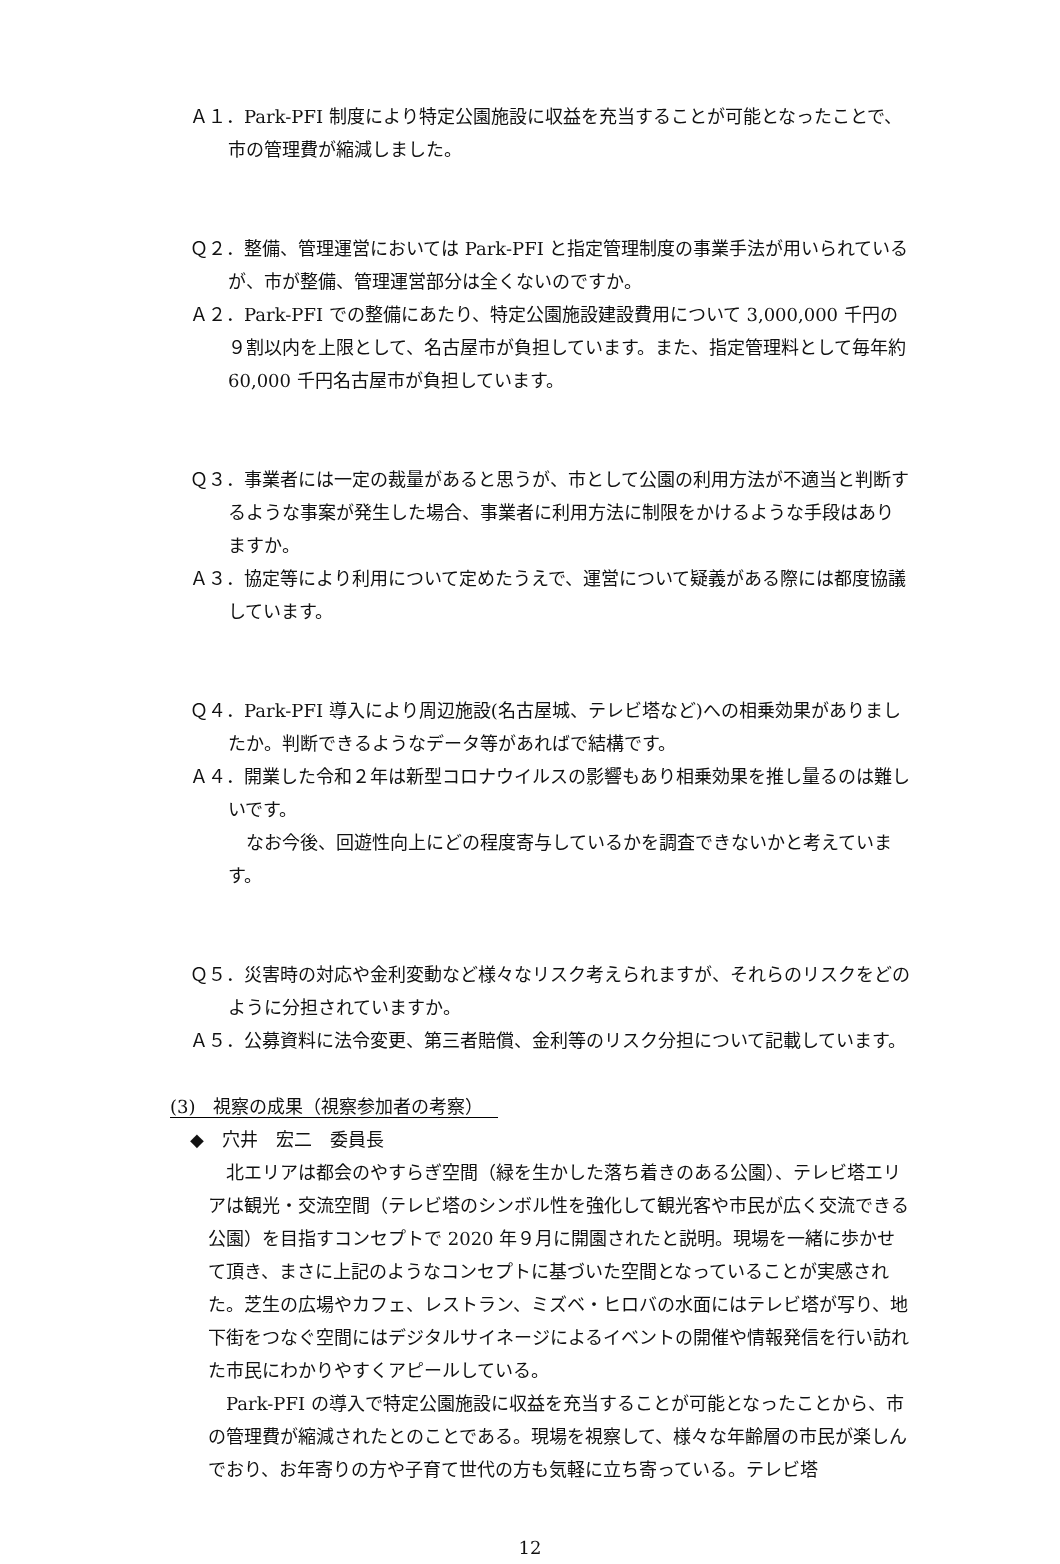Ａ１．Park-PFI 制度により特定公園施設に収益を充当することが可能となったことで、市の管理費が縮減しました。
Ｑ２．整備、管理運営においては Park-PFI と指定管理制度の事業手法が用いられているが、市が整備、管理運営部分は全くないのですか。
Ａ２．Park-PFI での整備にあたり、特定公園施設建設費用について 3,000,000 千円の９割以内を上限として、名古屋市が負担しています。また、指定管理料として毎年約 60,000 千円名古屋市が負担しています。
Ｑ３．事業者には一定の裁量があると思うが、市として公園の利用方法が不適当と判断するような事案が発生した場合、事業者に利用方法に制限をかけるような手段はありますか。
Ａ３．協定等により利用について定めたうえで、運営について疑義がある際には都度協議しています。
Ｑ４．Park-PFI 導入により周辺施設(名古屋城、テレビ塔など)への相乗効果がありましたか。判断できるようなデータ等があればで結構です。
Ａ４．開業した令和２年は新型コロナウイルスの影響もあり相乗効果を推し量るのは難しいです。
なお今後、回遊性向上にどの程度寄与しているかを調査できないかと考えています。
Ｑ５．災害時の対応や金利変動など様々なリスク考えられますが、それらのリスクをどのように分担されていますか。
Ａ５．公募資料に法令変更、第三者賠償、金利等のリスク分担について記載しています。
(3)　視察の成果（視察参加者の考察）
◆　穴井　宏二　委員長
北エリアは都会のやすらぎ空間（緑を生かした落ち着きのある公園）、テレビ塔エリアは観光・交流空間（テレビ塔のシンボル性を強化して観光客や市民が広く交流できる公園）を目指すコンセプトで 2020 年９月に開園されたと説明。現場を一緒に歩かせて頂き、まさに上記のようなコンセプトに基づいた空間となっていることが実感された。芝生の広場やカフェ、レストラン、ミズベ・ヒロバの水面にはテレビ塔が写り、地下街をつなぐ空間にはデジタルサイネージによるイベントの開催や情報発信を行い訪れた市民にわかりやすくアピールしている。
Park-PFI の導入で特定公園施設に収益を充当することが可能となったことから、市の管理費が縮減されたとのことである。現場を視察して、様々な年齢層の市民が楽しんでおり、お年寄りの方や子育て世代の方も気軽に立ち寄っている。テレビ塔
12